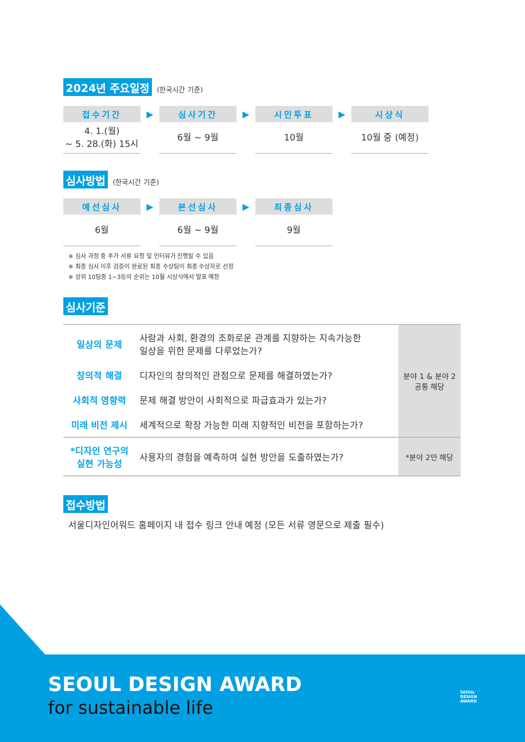2024년 주요일정 (한국시간 기준)
접수기간
4. 1.(월)
~ 5. 28.(화) 15시
▶ 심사기간
6월 ~ 9월
▶ 시민투표
10월
▶ 시상식
10월 중 (예정)
심사방법 (한국시간 기준)
예선심사
6월
▶ 본선심사
6월 ~ 9월
▶ 최종심사
9월
※ 심사 과정 중 추가 서류 요청 및 인터뷰가 진행될 수 있음
※ 최종 심사 이후 검증이 완료된 최종 수상팀이 최종 수상자로 선정
※ 상위 10팀중 1~3등의 순위는 10월 시상식에서 발표 예정
심사기준
| 일상의 문제 | 사람과 사회, 환경의 조화로운 관계를 지향하는 지속가능한 일상을 위한 문제를 다루었는가? | 분야 1 & 분야 2 공통 해당 |
| 창의적 해결 | 디자인의 창의적인 관점으로 문제를 해결하였는가? | |
| 사회적 영향력 | 문제 해결 방안이 사회적으로 파급효과가 있는가? | |
| 미래 비전 제시 | 세계적으로 확장 가능한 미래 지향적인 비전을 포함하는가? | |
| *디자인 연구의 실현 가능성 | 사용자의 경험을 예측하여 실현 방안을 도출하였는가? | *분야 2만 해당 |
접수방법
서울디자인어워드 홈페이지 내 접수 링크 안내 예정 (모든 서류 영문으로 제출 필수)
SEOUL DESIGN AWARD
for sustainable life
SEOUL
DESIGN
AWARD